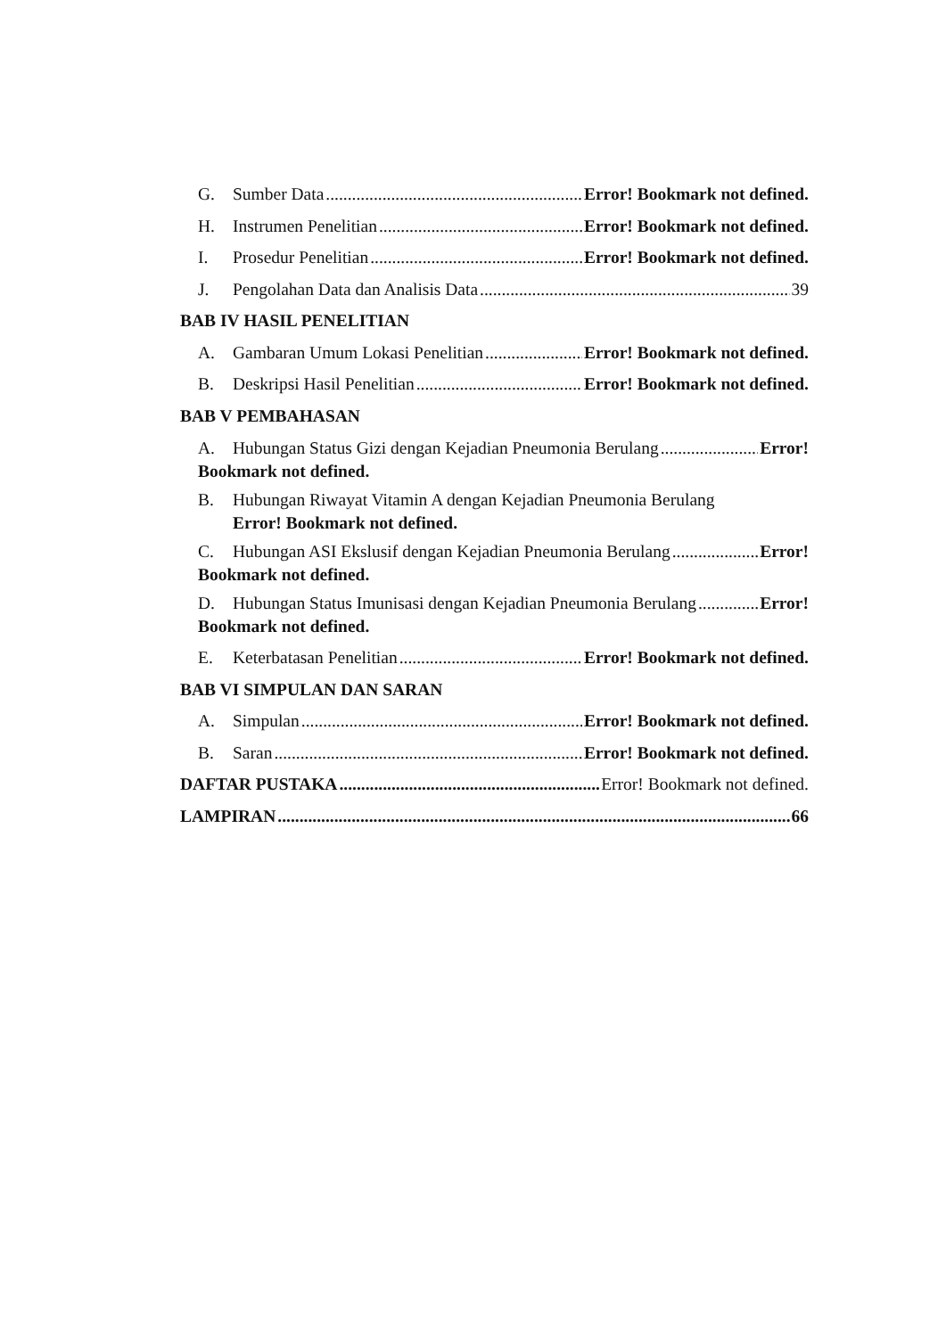G. Sumber Data Error! Bookmark not defined.
H. Instrumen Penelitian Error! Bookmark not defined.
I. Prosedur Penelitian Error! Bookmark not defined.
J. Pengolahan Data dan Analisis Data 39
BAB IV HASIL PENELITIAN
A. Gambaran Umum Lokasi Penelitian Error! Bookmark not defined.
B. Deskripsi Hasil Penelitian Error! Bookmark not defined.
BAB V PEMBAHASAN
A. Hubungan Status Gizi dengan Kejadian Pneumonia Berulang Error!
Bookmark not defined.
B. Hubungan Riwayat Vitamin A dengan Kejadian Pneumonia Berulang
Error! Bookmark not defined.
C. Hubungan ASI Ekslusif dengan Kejadian Pneumonia Berulang Error!
Bookmark not defined.
D. Hubungan Status Imunisasi dengan Kejadian Pneumonia Berulang Error!
Bookmark not defined.
E. Keterbatasan Penelitian Error! Bookmark not defined.
BAB VI SIMPULAN DAN SARAN
A. Simpulan Error! Bookmark not defined.
B. Saran Error! Bookmark not defined.
DAFTAR PUSTAKA Error! Bookmark not defined.
LAMPIRAN 66